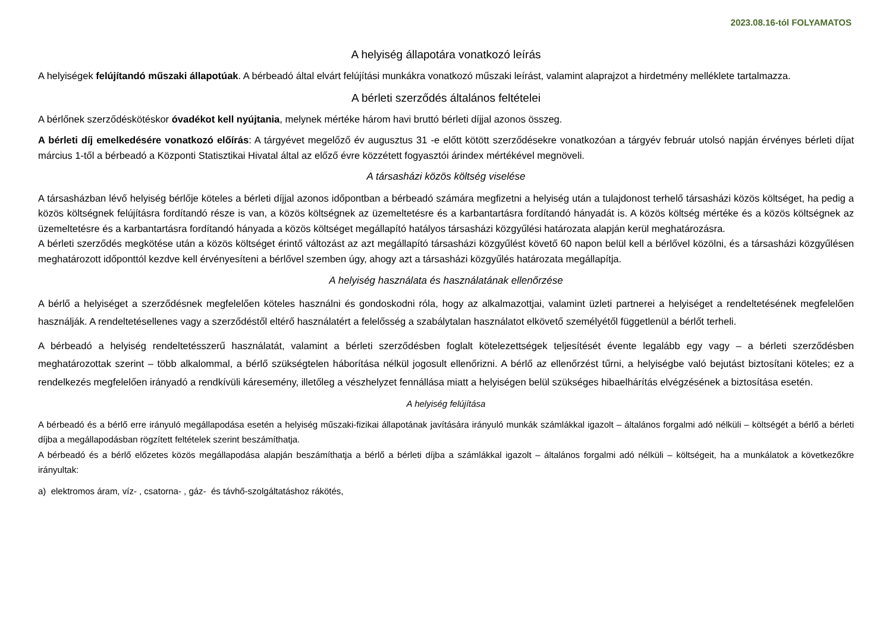2023.08.16-tól FOLYAMATOS
A helyiség állapotára vonatkozó leírás
A helyiségek felújítandó műszaki állapotúak. A bérbeadó által elvárt felújítási munkákra vonatkozó műszaki leírást, valamint alaprajzot a hirdetmény melléklete tartalmazza.
A bérleti szerződés általános feltételei
A bérlőnek szerződéskötéskor óvadékot kell nyújtania, melynek mértéke három havi bruttó bérleti díjjal azonos összeg.
A bérleti díj emelkedésére vonatkozó előírás: A tárgyévet megelőző év augusztus 31 -e előtt kötött szerződésekre vonatkozóan a tárgyév február utolsó napján érvényes bérleti díjat március 1-től a bérbeadó a Központi Statisztikai Hivatal által az előző évre közzétett fogyasztói árindex mértékével megnöveli.
A társasházi közös költség viselése
A társasházban lévő helyiség bérlője köteles a bérleti díjjal azonos időpontban a bérbeadó számára megfizetni a helyiség után a tulajdonost terhelő társasházi közös költséget, ha pedig a közös költségnek felújításra fordítandó része is van, a közös költségnek az üzemeltetésre és a karbantartásra fordítandó hányadát is. A közös költség mértéke és a közös költségnek az üzemeltetésre és a karbantartásra fordítandó hányada a közös költséget megállapító hatályos társasházi közgyűlési határozata alapján kerül meghatározásra.
A bérleti szerződés megkötése után a közös költséget érintő változást az azt megállapító társasházi közgyűlést követő 60 napon belül kell a bérlővel közölni, és a társasházi közgyűlésen meghatározott időponttól kezdve kell érvényesíteni a bérlővel szemben úgy, ahogy azt a társasházi közgyűlés határozata megállapítja.
A helyiség használata és használatának ellenőrzése
A bérlő a helyiséget a szerződésnek megfelelően köteles használni és gondoskodni róla, hogy az alkalmazottjai, valamint üzleti partnerei a helyiséget a rendeltetésének megfelelően használják. A rendeltetésellenes vagy a szerződéstől eltérő használatért a felelősség a szabálytalan használatot elkövető személyétől függetlenül a bérlőt terheli.
A bérbeadó a helyiség rendeltetésszerű használatát, valamint a bérleti szerződésben foglalt kötelezettségek teljesítését évente legalább egy vagy – a bérleti szerződésben meghatározottak szerint – több alkalommal, a bérlő szükségtelen háborítása nélkül jogosult ellenőrizni. A bérlő az ellenőrzést tűrni, a helyiségbe való bejutást biztosítani köteles; ez a rendelkezés megfelelően irányadó a rendkívüli káresemény, illetőleg a vészhelyzet fennállása miatt a helyiségen belül szükséges hibaelhárítás elvégzésének a biztosítása esetén.
A helyiség felújítása
A bérbeadó és a bérlő erre irányuló megállapodása esetén a helyiség műszaki-fizikai állapotának javítására irányuló munkák számlákkal igazolt – általános forgalmi adó nélküli – költségét a bérlő a bérleti díjba a megállapodásban rögzített feltételek szerint beszámíthatja.
A bérbeadó és a bérlő előzetes közös megállapodása alapján beszámíthatja a bérlő a bérleti díjba a számlákkal igazolt – általános forgalmi adó nélküli – költségeit, ha a munkálatok a következőkre irányultak:
a) elektromos áram, víz- , csatorna- , gáz- és távhő-szolgáltatáshoz rákötés,